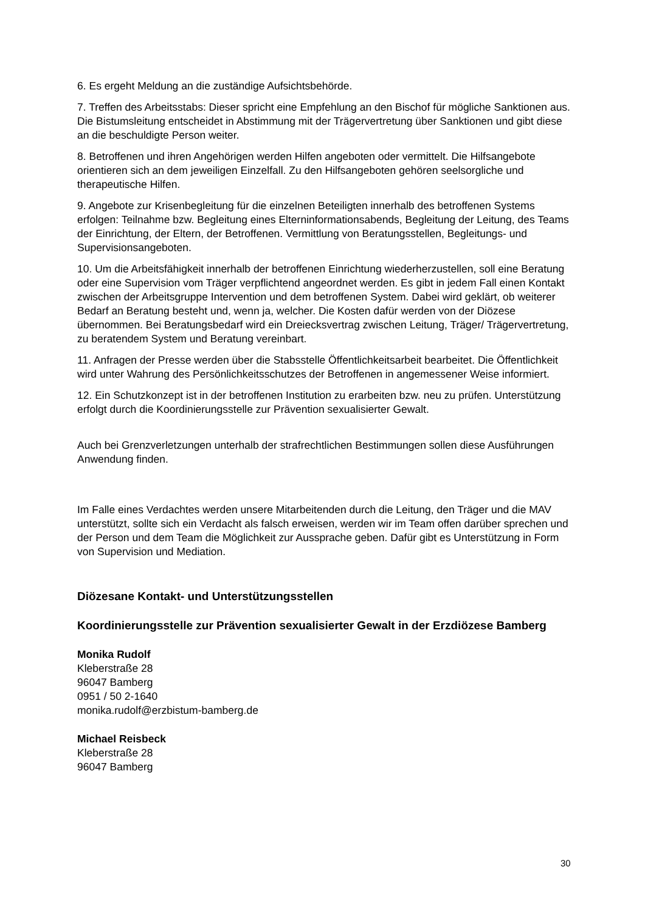6. Es ergeht Meldung an die zuständige Aufsichtsbehörde.
7. Treffen des Arbeitsstabs: Dieser spricht eine Empfehlung an den Bischof für mögliche Sanktionen aus. Die Bistumsleitung entscheidet in Abstimmung mit der Trägervertretung über Sanktionen und gibt diese an die beschuldigte Person weiter.
8. Betroffenen und ihren Angehörigen werden Hilfen angeboten oder vermittelt. Die Hilfsangebote orientieren sich an dem jeweiligen Einzelfall. Zu den Hilfsangeboten gehören seelsorgliche und therapeutische Hilfen.
9. Angebote zur Krisenbegleitung für die einzelnen Beteiligten innerhalb des betroffenen Systems erfolgen: Teilnahme bzw. Begleitung eines Elterninformationsabends, Begleitung der Leitung, des Teams der Einrichtung, der Eltern, der Betroffenen. Vermittlung von Beratungsstellen, Begleitungs- und Supervisionsangeboten.
10. Um die Arbeitsfähigkeit innerhalb der betroffenen Einrichtung wiederherzustellen, soll eine Beratung oder eine Supervision vom Träger verpflichtend angeordnet werden. Es gibt in jedem Fall einen Kontakt zwischen der Arbeitsgruppe Intervention und dem betroffenen System. Dabei wird geklärt, ob weiterer Bedarf an Beratung besteht und, wenn ja, welcher. Die Kosten dafür werden von der Diözese übernommen. Bei Beratungsbedarf wird ein Dreiecksvertrag zwischen Leitung, Träger/ Trägervertretung, zu beratendem System und Beratung vereinbart.
11. Anfragen der Presse werden über die Stabsstelle Öffentlichkeitsarbeit bearbeitet. Die Öffentlichkeit wird unter Wahrung des Persönlichkeitsschutzes der Betroffenen in angemessener Weise informiert.
12. Ein Schutzkonzept ist in der betroffenen Institution zu erarbeiten bzw. neu zu prüfen. Unterstützung erfolgt durch die Koordinierungsstelle zur Prävention sexualisierter Gewalt.
Auch bei Grenzverletzungen unterhalb der strafrechtlichen Bestimmungen sollen diese Ausführungen Anwendung finden.
Im Falle eines Verdachtes werden unsere Mitarbeitenden durch die Leitung, den Träger und die MAV unterstützt, sollte sich ein Verdacht als falsch erweisen, werden wir im Team offen darüber sprechen und der Person und dem Team die Möglichkeit zur Aussprache geben. Dafür gibt es Unterstützung in Form von Supervision und Mediation.
Diözesane Kontakt- und Unterstützungsstellen
Koordinierungsstelle zur Prävention sexualisierter Gewalt in der Erzdiözese Bamberg
Monika Rudolf
Kleberstraße 28
96047 Bamberg
0951 / 50 2-1640
monika.rudolf@erzbistum-bamberg.de
Michael Reisbeck
Kleberstraße 28
96047 Bamberg
30